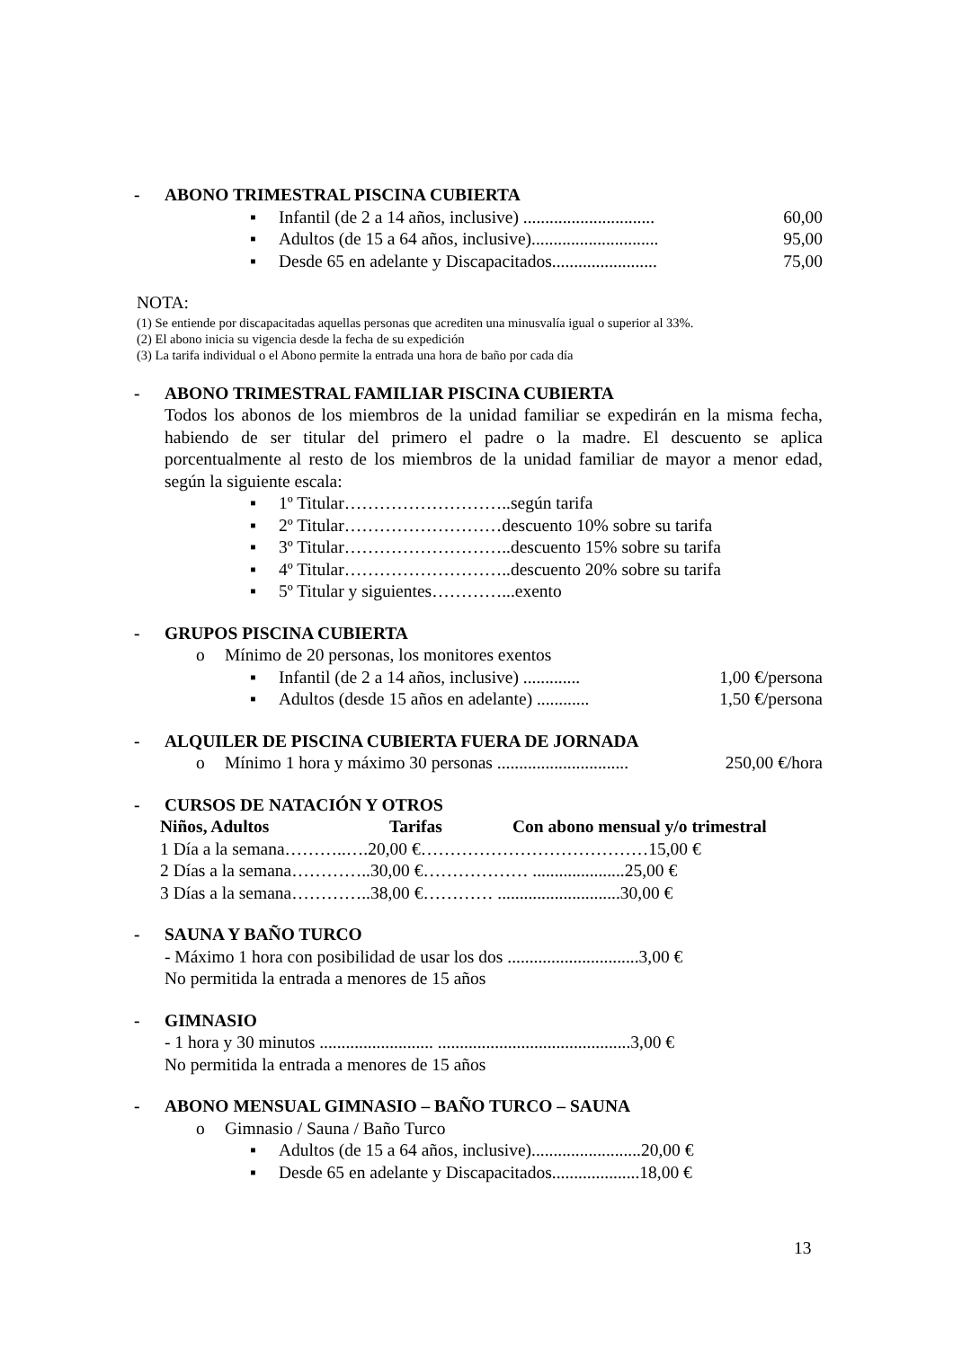- ABONO TRIMESTRAL PISCINA CUBIERTA
▪ Infantil (de 2 a 14 años, inclusive) .............................. 60,00
▪ Adultos (de 15 a 64 años, inclusive)............................. 95,00
▪ Desde 65 en adelante y Discapacitados........................ 75,00
NOTA:
(1) Se entiende por discapacitadas aquellas personas que acrediten una minusvalía igual o superior al 33%.
(2) El abono inicia su vigencia desde la fecha de su expedición
(3) La tarifa individual o el Abono permite la entrada una hora de baño por cada día
- ABONO TRIMESTRAL FAMILIAR PISCINA CUBIERTA
Todos los abonos de los miembros de la unidad familiar se expedirán en la misma fecha, habiendo de ser titular del primero el padre o la madre. El descuento se aplica porcentualmente al resto de los miembros de la unidad familiar de mayor a menor edad, según la siguiente escala:
▪ 1º Titular………………………..según tarifa
▪ 2º Titular………………………descuento 10% sobre su tarifa
▪ 3º Titular………………………..descuento 15% sobre su tarifa
▪ 4º Titular………………………..descuento 20% sobre su tarifa
▪ 5º Titular y siguientes…………...exento
- GRUPOS PISCINA CUBIERTA
o Mínimo de 20 personas, los monitores exentos
▪ Infantil (de 2 a 14 años, inclusive) ............. 1,00 €/persona
▪ Adultos (desde 15 años en adelante) ............ 1,50 €/persona
- ALQUILER DE PISCINA CUBIERTA FUERA DE JORNADA
o Mínimo 1 hora y máximo 30 personas .............................. 250,00 €/hora
- CURSOS DE NATACIÓN Y OTROS
Niños, Adultos Tarifas Con abono mensual y/o trimestral
1 Día a la semana………..….20,00 €…………………………………15,00 €
2 Días a la semana…………..30,00 €……………… .....................25,00 €
3 Días a la semana…………..38,00 €………… ............................30,00 €
- SAUNA Y BAÑO TURCO
- Máximo 1 hora con posibilidad de usar los dos ..............................3,00 €
No permitida la entrada a menores de 15 años
- GIMNASIO
- 1 hora y 30 minutos .......................... ............................................3,00 €
No permitida la entrada a menores de 15 años
- ABONO MENSUAL GIMNASIO – BAÑO TURCO – SAUNA
o Gimnasio / Sauna / Baño Turco
▪ Adultos (de 15 a 64 años, inclusive).........................20,00 €
▪ Desde 65 en adelante y Discapacitados....................18,00 €
13